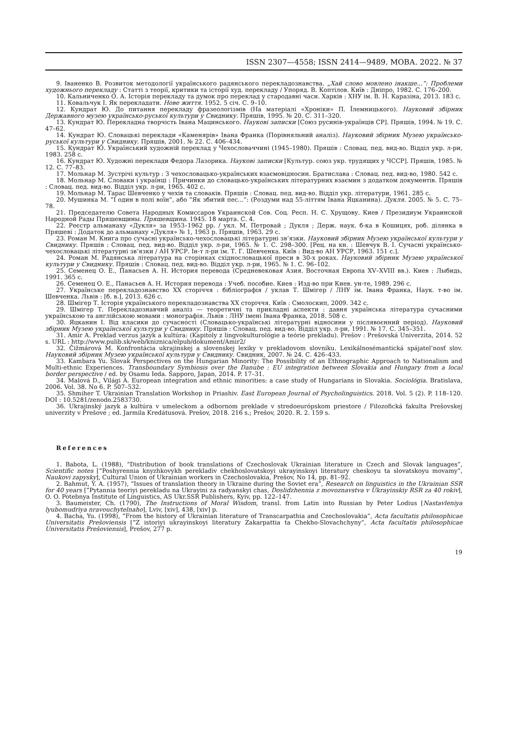ISSN 2307—4558; ISSN 2414—9489. МОВА. 2022. № 37
9. Іваненко В. Розвиток методології українського радянського перекладознавства. „Хай слово мовлено інакше...”: Проблеми художнього перекладу : Статті з теорії, критики та історії худ. перекладу / Упоряд. В. Коптілов. Київ : Дніпро, 1982. С. 176–200.
10. Кальниченко О. А. Історія перекладу та думок про переклад у стародавні часи. Харків : ХНУ ім. В. Н. Каразіна, 2013. 183 с.
11. Ковальчук І. Як перекладати. Нове життя. 1952. 5 січ. С. 9–10.
12. Кундрат Ю. До питання перекладу фразеологізмів (На матеріалі «Хроніки» П. Їлемницького). Науковий збірник Державного музею українсько-руської культури у Свиднику. Пряшів, 1995. № 20. С. 311–320.
13. Кундрат Ю. Перекладна творчість Івана Мацинського. Наукові записки [Союз русинів-українців СР]. Пряшів, 1994. № 19. С. 47–62.
14. Кундрат Ю. Словацькі переклади «Каменярів» Івана Франка (Порівняльний аналіз). Науковий збірник Музею українсько-руської культури у Свиднику. Пряшів, 2001. № 22. С. 406–434.
15. Кундрат Ю. Український художній переклад у Чехословаччині (1945–1980). Пряшів : Словац. пед. вид-во. Відділ укр. л-ри, 1983. 258 с.
16. Кундрат Ю. Художні переклади Федора Лазорика. Наукові записки [Культур. союз укр. трудящих у ЧССР]. Пряшів, 1985. № 12. С. 77–83.
17. Мольнар М. Зустрічі культур : З чехословацько-українських взаємовідносин. Братислава : Словац. пед. вид-во, 1980. 542 с.
18. Мольнар М. Словаки і українці : Причинки до словацько-українських літературних взаємин з додатком документів. Пряшів : Словац. пед. вид-во. Відділ укр. л-ри, 1965. 402 с.
19. Мольнар М. Тарас Шевченко у чехів та словаків. Пряшів : Словац. пед. вид-во. Відділ укр. літератури, 1961. 285 с.
20. Мушинка М. “І один в полі воїн”, або “Як збитий пес...”: (Роздуми над 55-літтям Івана Яцканина). Дукля. 2005. № 5. С. 75–78.
21. Председателю Совета Народных Комиссаров Украинской Сов. Соц. Респ. Н. С. Хрущову. Киев / Президиум Украинской Народной Рады Пряшевщины. Пряшевщина. 1945. 18 марта. С. 4.
22. Реєстр альманаху «Дукля» за 1953–1962 рр. / укл. М. Петровай ; Дукля ; Держ. наук. б-ка в Кошицях, роб. ділянка в Пряшеві : Додаток до альманаху «Дукля» № 1, 1963 р. Пряшів, 1963. 29 с.
23. Роман М. Книга про сучасні українсько-чехословацькі літературні зв’язки. Науковий збірник Музею української культури у Свиднику. Пряшів : Словац. пед. вид-во. Відділ укр. л-ри, 1965. № 1. С. 298–300. [Рец. на кн. : Шевчук В. І. Сучасні українсько-чехословацькі літературні зв’язки / АН УРСР. Ін-т л-ри ім. Т. Г. Шевченка. Київ : Вид-во АН УРСР, 1963. 151 с.].
24. Роман М. Радянська література на сторінках східнословацької преси в 30-х роках. Науковий збірник Музею української культури у Свиднику. Пряшів : Словац. пед. вид-во. Відділ укр. л-ри, 1965. № 1. С. 96–102.
25. Семенец О. Е., Панасьев А. Н. История перевода (Средневековая Азия. Восточная Европа XV–XVIII вв.). Киев : Лыбидь, 1991. 365 с.
26. Семенец О. Е., Панасьев А. Н. История перевода : Учеб. пособие. Киев : Изд-во при Киев. ун-те, 1989. 296 с.
27. Українське перекладознавство ХХ сторіччя : бібліографія / уклав Т. Шмігер / ЛНУ ім. Івана Франка, Наук. т-во ім. Шевченка. Львів : [б. в.], 2013. 626 с.
28. Шмігер Т. Історія українського перекладознавства ХХ сторіччя. Київ : Смолоскип, 2009. 342 с.
29. Шмігер Т. Перекладознавчий аналіз — теоретичні та прикладні аспекти : давня українська література сучасними українською та англійською мовами : монографія. Львів : ЛНУ імені Івана Франка, 2018. 508 с.
30. Яцканин І. Від класики до сучасності (Словацько-українські літературні відносини у післявоєнний період). Науковий збірник Музею української культури у Свиднику. Пряшів : Словац. пед. вид-во. Відділ укр. л-ри, 1991. № 17. С. 345–351.
31. Amir A. Preklad verzus jazyk a kultúra: (Kapitoly z lingvokulturológie a teórie prekladu). Prešov : Prešovská Univerzita, 2014. 52 s. URL : http://www.pulib.sk/web/kniznica/elpub/dokument/Amir2/
32. Čižmárová M. Konfrontácia ukrajinskej a slovenskej lexiky v prekladovom slovníku. Lexikálnosémantická spájatel’nosť slov. Науковий збірник Музею української культури у Свиднику. Свидник, 2007. № 24. С. 426–433.
33. Kambara Yu. Slovak Perspectives on the Hungarian Minority: The Possibility of an Ethnographic Approach to Nationalism and Multi-ethnic Experiences. Transboundary Symbiosis over the Danube : EU integration between Slovakia and Hungary from a local border perspective / ed. by Osamu Ieda. Sapporo, Japan, 2014. P. 17–31.
34. Malová D., Világi A. European integration and ethnic minorities: a case study of Hungarians in Slovakia. Sociológia. Bratislava, 2006. Vol. 38. No 6. P. 507–532.
35. Shmiher T. Ukrainian Translation Workshop in Priashiv. East European Journal of Psycholinguistics. 2018. Vol. 5 (2). P. 118–120. DOI : 10.5281/zenodo.2583730.
36. Ukrajinský jazyk a kultúra v umeleckom a odbornom preklade v stredoeurópskom priestore / Filozofická fakulta Prešovskej univerzity v Prešove ; ed. Jarmila Kredátusová. Prešov, 2018. 216 s.; Prešov, 2020. R. 2. 159 s.
References
1. Babota, L. (1988), “Distribution of book translations of Czechoslovak Ukrainian literature in Czech and Slovak languages”, Scientific notes [“Poshyrennia knyzhkovykh perekladiv chekhoslovatskoyi ukrayinskoyi literatury cheskoyu ta slovatskoyu movamy”, Naukovi zapysky], Cultural Union of Ukrainian workers in Czechoslovakia, Prešov, No 14, pp. 81–92.
2. Bahmut, Y. A. (1957), “Issues of translation theory in Ukraine during the Soviet era”, Research on linguistics in the Ukrainian SSR for 40 years [“Pytannia teoriyi perekladu na Ukrayini za radyanskyi chas, Doslidzhennia z movoznavstva v Ukrayinskiy RSR za 40 rokiv], O. O. Potebnya Institute of Linguistics, AS Ukr.SSR Publishers, Kyiv, pp. 122–147.
3. Baumeister, Ch. (1790), The Instructions of Moral Wisdom, transl. from Latin into Russian by Peter Lodius [Nastavleniya lyubomudriya nravouchytelnaho], Lviv, [xiv], 438, [xiv] p.
4. Bacha, Yu. (1998), “From the history of Ukrainian literature of Transcarpathia and Czechoslovakia”, Acta facultatis philosophicae Universitatis Prešoviensis [“Z istoriyi ukrayinskoyi literatury Zakarpattia ta Chekho-Slovachchyny”, Acta facultatis philosophicae Universitatis Prešoviensis], Prešov, 277 p.
19